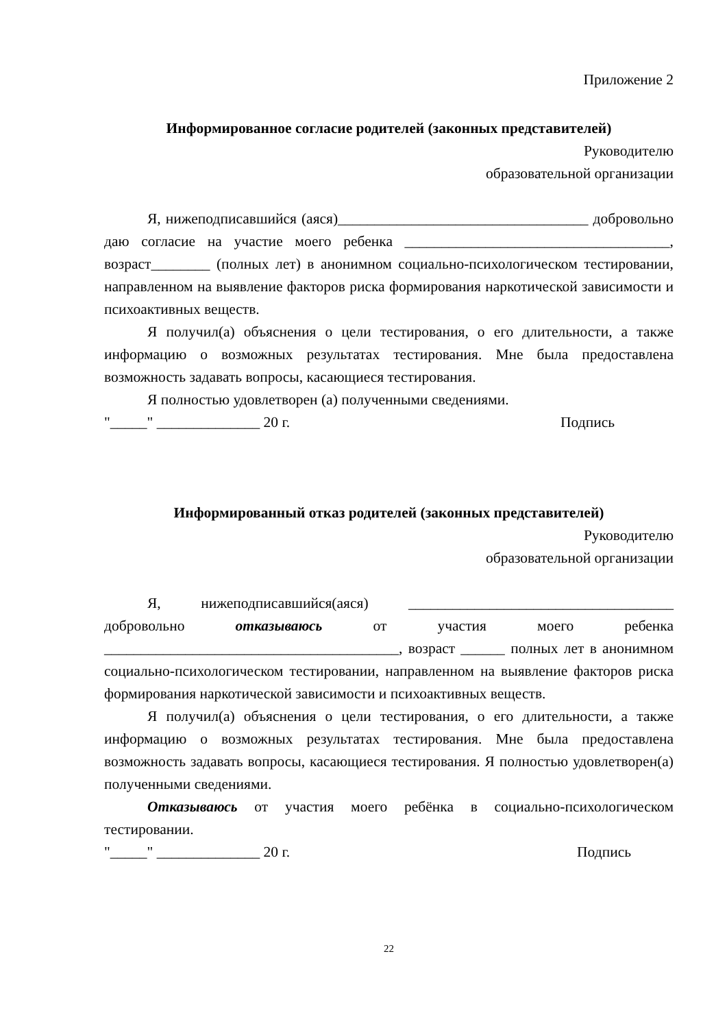Приложение 2
Информированное согласие родителей (законных представителей)
Руководителю
образовательной организации
Я, нижеподписавшийся (аяся)__________________________________ добровольно даю согласие на участие моего ребенка ____________________________________, возраст________ (полных лет) в анонимном социально-психологическом тестировании, направленном на выявление факторов риска формирования наркотической зависимости и психоактивных веществ.
Я получил(а) объяснения о цели тестирования, о его длительности, а также информацию о возможных результатах тестирования. Мне была предоставлена возможность задавать вопросы, касающиеся тестирования.
Я полностью удовлетворен (а) полученными сведениями.
"_____" ______________ 20 г. Подпись
Информированный отказ родителей (законных представителей)
Руководителю
образовательной организации
Я, нижеподписавшийся(аяся) ____________________________________ добровольно отказываюсь от участия моего ребенка ________________________________________, возраст ______ полных лет в анонимном социально-психологическом тестировании, направленном на выявление факторов риска формирования наркотической зависимости и психоактивных веществ.
Я получил(а) объяснения о цели тестирования, о его длительности, а также информацию о возможных результатах тестирования. Мне была предоставлена возможность задавать вопросы, касающиеся тестирования. Я полностью удовлетворен(а) полученными сведениями.
Отказываюсь от участия моего ребёнка в социально-психологическом тестировании.
"_____" ______________ 20 г. Подпись
22